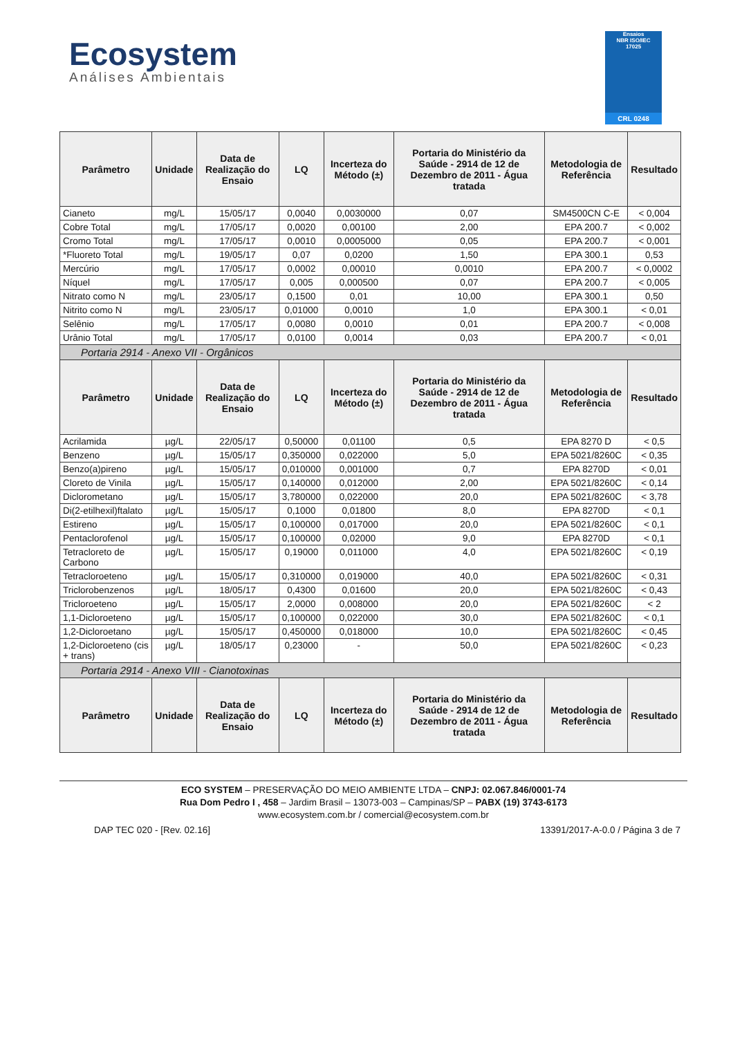Ecosystem
Análises Ambientais
Ensaios
NBR ISO/IEC
17025
CRL 0248
| Parâmetro | Unidade | Data de Realização do Ensaio | LQ | Incerteza do Método (±) | Portaria do Ministério da Saúde - 2914 de 12 de Dezembro de 2011 - Água tratada | Metodologia de Referência | Resultado |
| --- | --- | --- | --- | --- | --- | --- | --- |
| Cianeto | mg/L | 15/05/17 | 0,0040 | 0,0030000 | 0,07 | SM4500CN C-E | < 0,004 |
| Cobre Total | mg/L | 17/05/17 | 0,0020 | 0,00100 | 2,00 | EPA 200.7 | < 0,002 |
| Cromo Total | mg/L | 17/05/17 | 0,0010 | 0,0005000 | 0,05 | EPA 200.7 | < 0,001 |
| *Fluoreto Total | mg/L | 19/05/17 | 0,07 | 0,0200 | 1,50 | EPA 300.1 | 0,53 |
| Mercúrio | mg/L | 17/05/17 | 0,0002 | 0,00010 | 0,0010 | EPA 200.7 | < 0,0002 |
| Níquel | mg/L | 17/05/17 | 0,005 | 0,000500 | 0,07 | EPA 200.7 | < 0,005 |
| Nitrato como N | mg/L | 23/05/17 | 0,1500 | 0,01 | 10,00 | EPA 300.1 | 0,50 |
| Nitrito como N | mg/L | 23/05/17 | 0,01000 | 0,0010 | 1,0 | EPA 300.1 | < 0,01 |
| Selênio | mg/L | 17/05/17 | 0,0080 | 0,0010 | 0,01 | EPA 200.7 | < 0,008 |
| Urânio Total | mg/L | 17/05/17 | 0,0100 | 0,0014 | 0,03 | EPA 200.7 | < 0,01 |
| Portaria 2914 - Anexo VII - Orgânicos | | | | | | | |
| Parâmetro | Unidade | Data de Realização do Ensaio | LQ | Incerteza do Método (±) | Portaria do Ministério da Saúde - 2914 de 12 de Dezembro de 2011 - Água tratada | Metodologia de Referência | Resultado |
| Acrilamida | µg/L | 22/05/17 | 0,50000 | 0,01100 | 0,5 | EPA 8270 D | < 0,5 |
| Benzeno | µg/L | 15/05/17 | 0,350000 | 0,022000 | 5,0 | EPA 5021/8260C | < 0,35 |
| Benzo(a)pireno | µg/L | 15/05/17 | 0,010000 | 0,001000 | 0,7 | EPA 8270D | < 0,01 |
| Cloreto de Vinila | µg/L | 15/05/17 | 0,140000 | 0,012000 | 2,00 | EPA 5021/8260C | < 0,14 |
| Diclorometano | µg/L | 15/05/17 | 3,780000 | 0,022000 | 20,0 | EPA 5021/8260C | < 3,78 |
| Di(2-etilhexil)ftalato | µg/L | 15/05/17 | 0,1000 | 0,01800 | 8,0 | EPA 8270D | < 0,1 |
| Estireno | µg/L | 15/05/17 | 0,100000 | 0,017000 | 20,0 | EPA 5021/8260C | < 0,1 |
| Pentaclorofenol | µg/L | 15/05/17 | 0,100000 | 0,02000 | 9,0 | EPA 8270D | < 0,1 |
| Tetracloreto de Carbono | µg/L | 15/05/17 | 0,19000 | 0,011000 | 4,0 | EPA 5021/8260C | < 0,19 |
| Tetracloroeteno | µg/L | 15/05/17 | 0,310000 | 0,019000 | 40,0 | EPA 5021/8260C | < 0,31 |
| Triclorobenzenos | µg/L | 18/05/17 | 0,4300 | 0,01600 | 20,0 | EPA 5021/8260C | < 0,43 |
| Tricloroeteno | µg/L | 15/05/17 | 2,0000 | 0,008000 | 20,0 | EPA 5021/8260C | < 2 |
| 1,1-Dicloroeteno | µg/L | 15/05/17 | 0,100000 | 0,022000 | 30,0 | EPA 5021/8260C | < 0,1 |
| 1,2-Dicloroetano | µg/L | 15/05/17 | 0,450000 | 0,018000 | 10,0 | EPA 5021/8260C | < 0,45 |
| 1,2-Dicloroeteno (cis + trans) | µg/L | 18/05/17 | 0,23000 | - | 50,0 | EPA 5021/8260C | < 0,23 |
| Portaria 2914 - Anexo VIII - Cianotoxinas | | | | | | | |
| Parâmetro | Unidade | Data de Realização do Ensaio | LQ | Incerteza do Método (±) | Portaria do Ministério da Saúde - 2914 de 12 de Dezembro de 2011 - Água tratada | Metodologia de Referência | Resultado |
ECO SYSTEM – PRESERVAÇÃO DO MEIO AMBIENTE LTDA – CNPJ: 02.067.846/0001-74
Rua Dom Pedro I , 458 – Jardim Brasil – 13073-003 – Campinas/SP – PABX (19) 3743-6173
www.ecosystem.com.br / comercial@ecosystem.com.br
DAP TEC 020 - [Rev. 02.16] 13391/2017-A-0.0 / Página 3 de 7